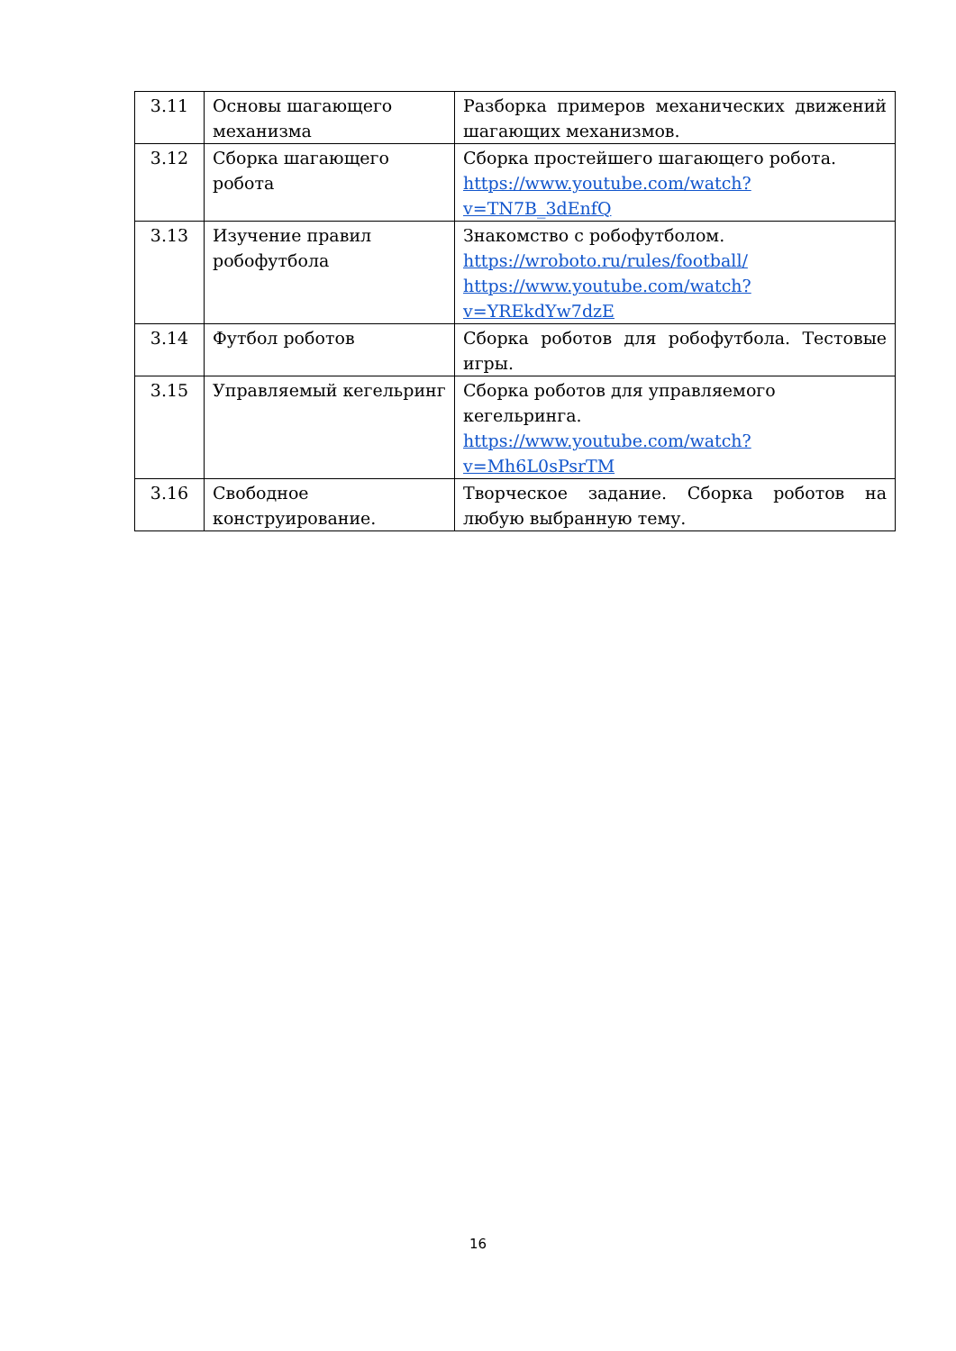| 3.11 | Основы шагающего механизма | Разборка примеров механических движений шагающих механизмов. |
| 3.12 | Сборка шагающего робота | Сборка простейшего шагающего робота. https://www.youtube.com/watch?v=TN7B_3dEnfQ |
| 3.13 | Изучение правил робофутбола | Знакомство с робофутболом. https://wroboto.ru/rules/football/ https://www.youtube.com/watch?v=YREkdYw7dzE |
| 3.14 | Футбол роботов | Сборка роботов для робофутбола. Тестовые игры. |
| 3.15 | Управляемый кегельринг | Сборка роботов для управляемого кегельринга. https://www.youtube.com/watch?v=Mh6L0sPsrTM |
| 3.16 | Свободное конструирование. | Творческое задание. Сборка роботов на любую выбранную тему. |
16